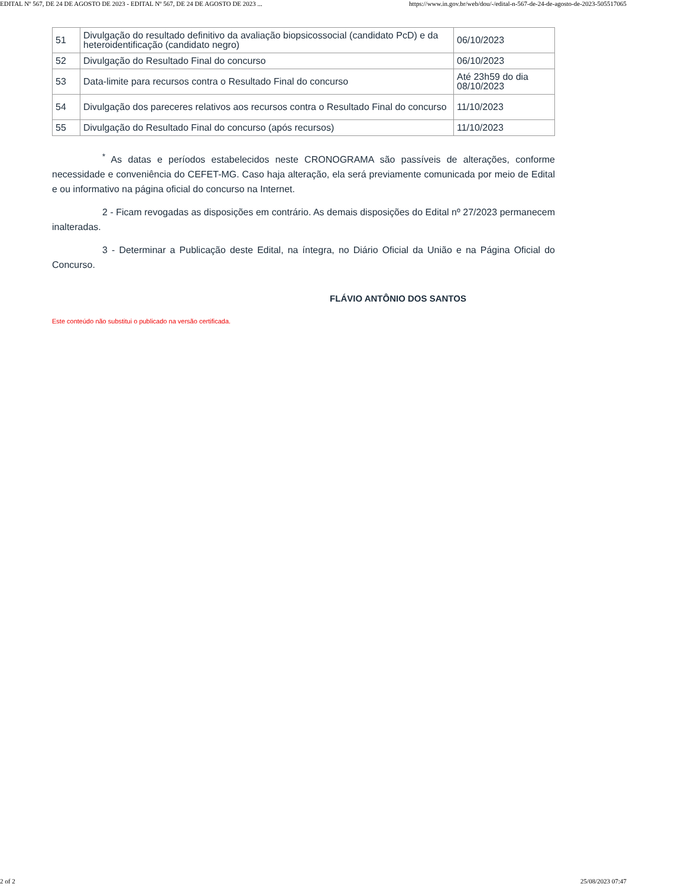EDITAL Nº 567, DE 24 DE AGOSTO DE 2023 - EDITAL Nº 567, DE 24 DE AGOSTO DE 2023 ... https://www.in.gov.br/web/dou/-/edital-n-567-de-24-de-agosto-de-2023-505517065
| 51 | Divulgação do resultado definitivo da avaliação biopsicossocial (candidato PcD) e da heteroidentificação (candidato negro) | 06/10/2023 |
| 52 | Divulgação do Resultado Final do concurso | 06/10/2023 |
| 53 | Data-limite para recursos contra o Resultado Final do concurso | Até 23h59 do dia 08/10/2023 |
| 54 | Divulgação dos pareceres relativos aos recursos contra o Resultado Final do concurso | 11/10/2023 |
| 55 | Divulgação do Resultado Final do concurso (após recursos) | 11/10/2023 |
<sup>*</sup> As datas e períodos estabelecidos neste CRONOGRAMA são passíveis de alterações, conforme necessidade e conveniência do CEFET-MG. Caso haja alteração, ela será previamente comunicada por meio de Edital e ou informativo na página oficial do concurso na Internet.
2 - Ficam revogadas as disposições em contrário. As demais disposições do Edital nº 27/2023 permanecem inalteradas.
3 - Determinar a Publicação deste Edital, na íntegra, no Diário Oficial da União e na Página Oficial do Concurso.
FLÁVIO ANTÔNIO DOS SANTOS
Este conteúdo não substitui o publicado na versão certificada.
2 of 2 25/08/2023 07:47